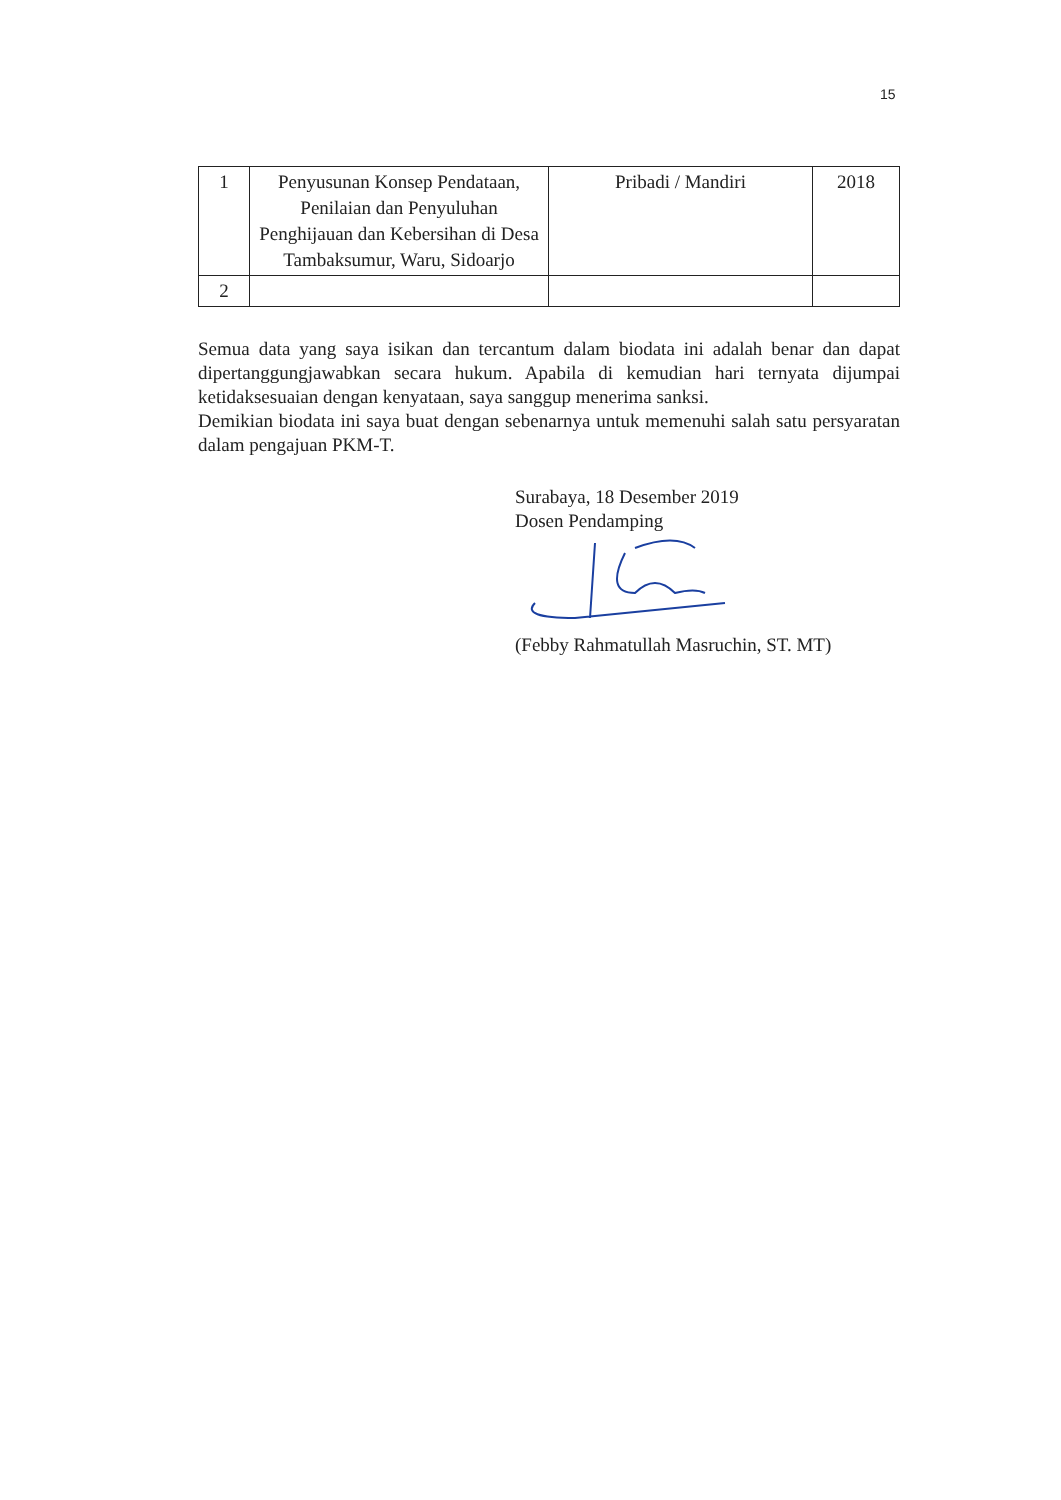15
| 1 | Penyusunan Konsep Pendataan, Penilaian dan Penyuluhan Penghijauan dan Kebersihan di Desa Tambaksumur, Waru, Sidoarjo | Pribadi / Mandiri | 2018 |
| 2 | | | |
Semua data yang saya isikan dan tercantum dalam biodata ini adalah benar dan dapat dipertanggungjawabkan secara hukum. Apabila di kemudian hari ternyata dijumpai ketidaksesuaian dengan kenyataan, saya sanggup menerima sanksi.
Demikian biodata ini saya buat dengan sebenarnya untuk memenuhi salah satu persyaratan dalam pengajuan PKM-T.
Surabaya, 18 Desember 2019
Dosen Pendamping
(Febby Rahmatullah Masruchin, ST. MT)